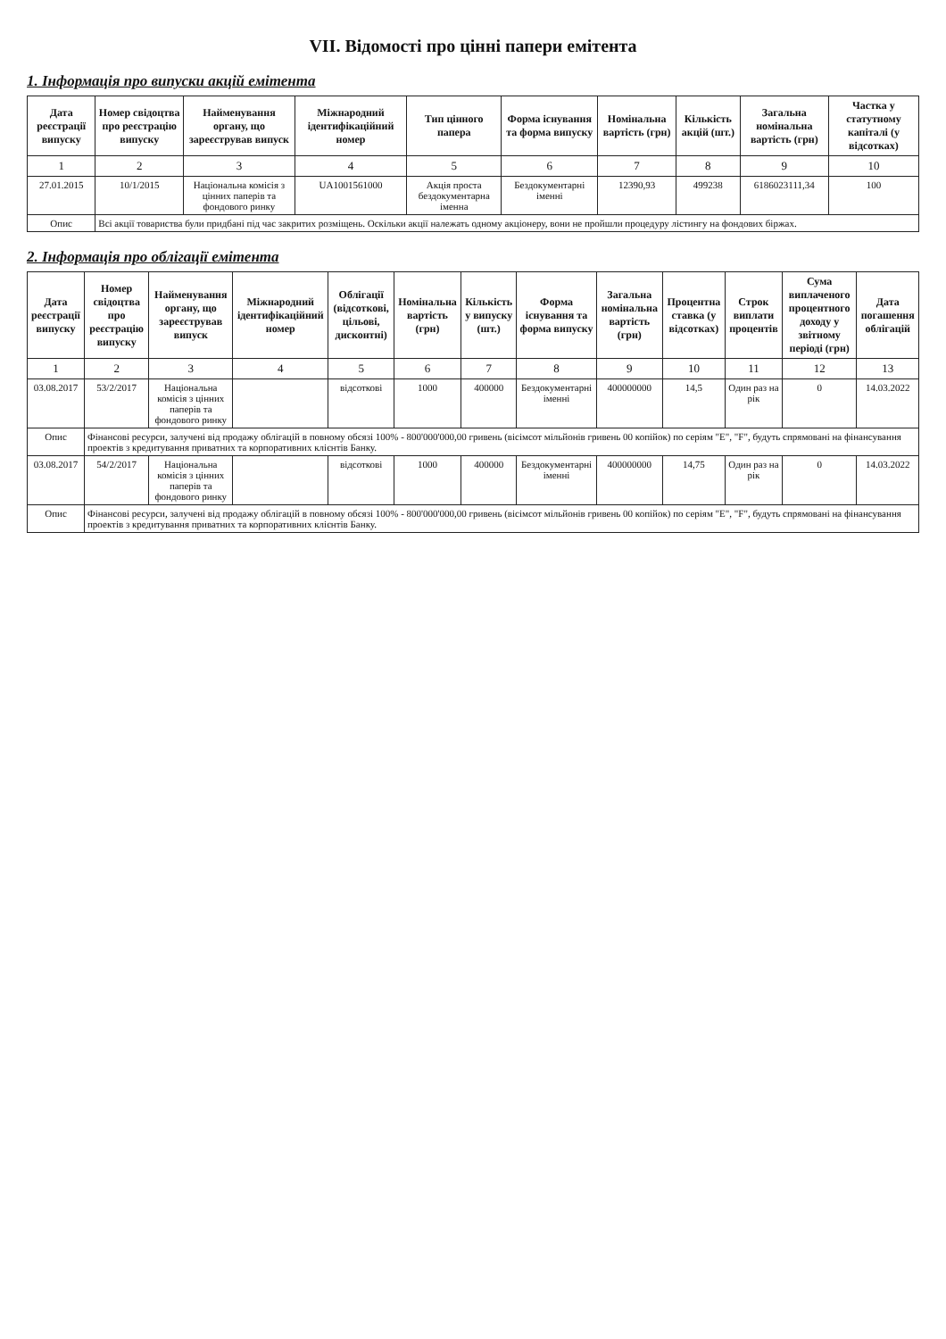VII. Відомості про цінні папери емітента
1. Інформація про випуски акцій емітента
| Дата реєстрації випуску | Номер свідоцтва про реєстрацію випуску | Найменування органу, що зареєстрував випуск | Міжнародний ідентифікаційний номер | Тип цінного папера | Форма існування та форма випуску | Номінальна вартість (грн) | Кількість акцій (шт.) | Загальна номінальна вартість (грн) | Частка у статутному капіталі (у відсотках) |
| --- | --- | --- | --- | --- | --- | --- | --- | --- | --- |
| 1 | 2 | 3 | 4 | 5 | 6 | 7 | 8 | 9 | 10 |
| 27.01.2015 | 10/1/2015 | Національна комісія з цінних паперів та фондового ринку | UA1001561000 | Акція проста бездокументарна іменна | Бездокументарні іменні | 12390,93 | 499238 | 6186023111,34 | 100 |
| Опис | Всі акції товариства були придбані під час закритих розміщень. Оскільки акції належать одному акціонеру, вони не пройшли процедуру лістингу на фондових біржах. | | | | | | | | |
2. Інформація про облігації емітента
| Дата реєстрації випуску | Номер свідоцтва про реєстрацію випуску | Найменування органу, що зареєстрував випуск | Міжнародний ідентифікаційний номер | Облігації (відсоткові, цільові, дисконтні) | Номінальна вартість (грн) | Кількість у випуску (шт.) | Форма існування та форма випуску | Загальна номінальна вартість (грн) | Процентна ставка (у відсотках) | Строк виплати процентів | Сума виплаченого процентного доходу у звітному періоді (грн) | Дата погашення облігацій |
| --- | --- | --- | --- | --- | --- | --- | --- | --- | --- | --- | --- | --- |
| 1 | 2 | 3 | 4 | 5 | 6 | 7 | 8 | 9 | 10 | 11 | 12 | 13 |
| 03.08.2017 | 53/2/2017 | Національна комісія з цінних паперів та фондового ринку | | відсоткові | 1000 | 400000 | Бездокументарні іменні | 400000000 | 14,5 | Один раз на рік | 0 | 14.03.2022 |
| Опис | Фінансові ресурси, залучені від продажу облігацій в повному обсязі 100% - 800'000'000,00 гривень (вісімсот мільйонів гривень 00 копійок) по серіям "E", "F", будуть спрямовані на фінансування проектів з кредитування приватних та корпоративних клієнтів Банку. | | | | | | | | | | | |
| 03.08.2017 | 54/2/2017 | Національна комісія з цінних паперів та фондового ринку | | відсоткові | 1000 | 400000 | Бездокументарні іменні | 400000000 | 14,75 | Один раз на рік | 0 | 14.03.2022 |
| Опис | Фінансові ресурси, залучені від продажу облігацій в повному обсязі 100% - 800'000'000,00 гривень (вісімсот мільйонів гривень 00 копійок) по серіям "E", "F", будуть спрямовані на фінансування проектів з кредитування приватних та корпоративних клієнтів Банку. | | | | | | | | | | | |